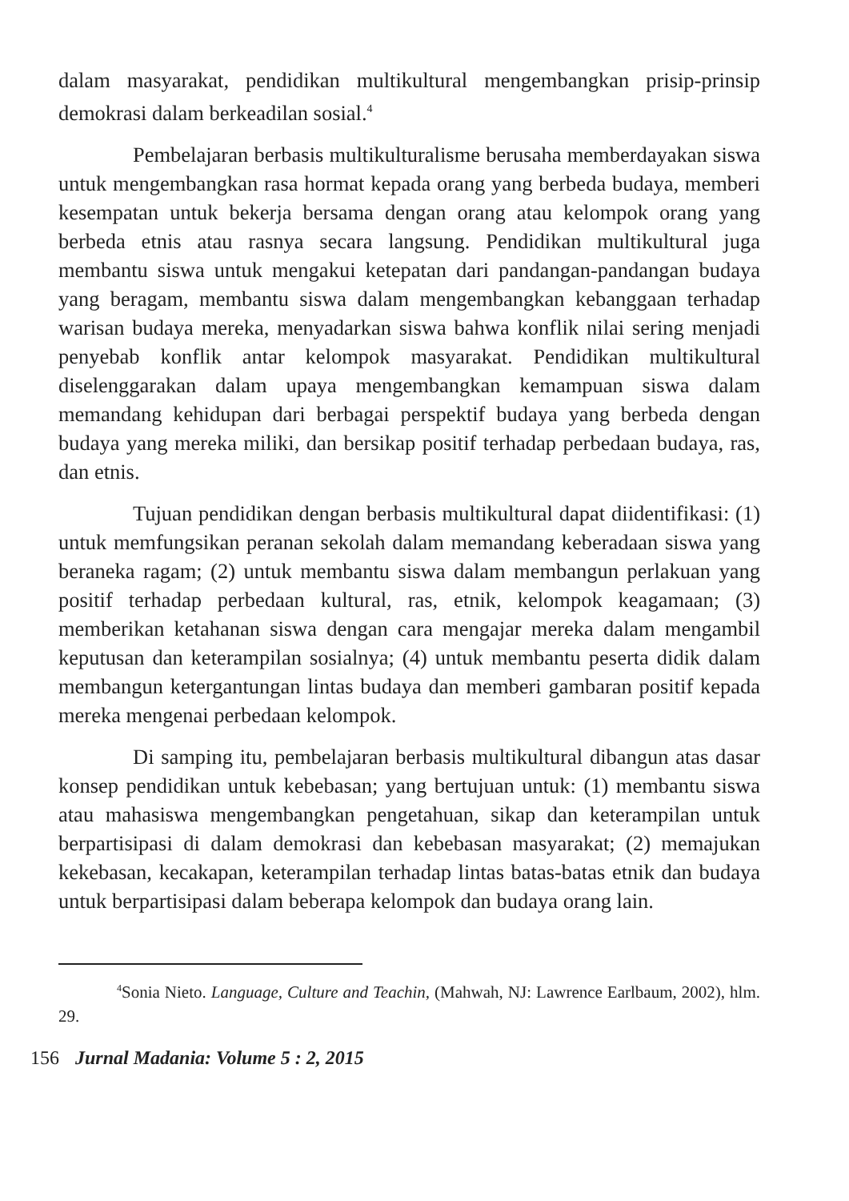dalam masyarakat, pendidikan multikultural mengembangkan prisip-prinsip demokrasi dalam berkeadilan sosial.<sup>4</sup>
Pembelajaran berbasis multikulturalisme berusaha memberdayakan siswa untuk mengembangkan rasa hormat kepada orang yang berbeda budaya, memberi kesempatan untuk bekerja bersama dengan orang atau kelompok orang yang berbeda etnis atau rasnya secara langsung. Pendidikan multikultural juga membantu siswa untuk mengakui ketepatan dari pandangan-pandangan budaya yang beragam, membantu siswa dalam mengembangkan kebanggaan terhadap warisan budaya mereka, menyadarkan siswa bahwa konflik nilai sering menjadi penyebab konflik antar kelompok masyarakat. Pendidikan multikultural diselenggarakan dalam upaya mengembangkan kemampuan siswa dalam memandang kehidupan dari berbagai perspektif budaya yang berbeda dengan budaya yang mereka miliki, dan bersikap positif terhadap perbedaan budaya, ras, dan etnis.
Tujuan pendidikan dengan berbasis multikultural dapat diidentifikasi: (1) untuk memfungsikan peranan sekolah dalam memandang keberadaan siswa yang beraneka ragam; (2) untuk membantu siswa dalam membangun perlakuan yang positif terhadap perbedaan kultural, ras, etnik, kelompok keagamaan; (3) memberikan ketahanan siswa dengan cara mengajar mereka dalam mengambil keputusan dan keterampilan sosialnya; (4) untuk membantu peserta didik dalam membangun ketergantungan lintas budaya dan memberi gambaran positif kepada mereka mengenai perbedaan kelompok.
Di samping itu, pembelajaran berbasis multikultural dibangun atas dasar konsep pendidikan untuk kebebasan; yang bertujuan untuk: (1) membantu siswa atau mahasiswa mengembangkan pengetahuan, sikap dan keterampilan untuk berpartisipasi di dalam demokrasi dan kebebasan masyarakat; (2) memajukan kekebasan, kecakapan, keterampilan terhadap lintas batas-batas etnik dan budaya untuk berpartisipasi dalam beberapa kelompok dan budaya orang lain.
<sup>4</sup> Sonia Nieto. Language, Culture and Teachin, (Mahwah, NJ: Lawrence Earlbaum, 2002), hlm. 29.
156 Jurnal Madania: Volume 5 : 2, 2015